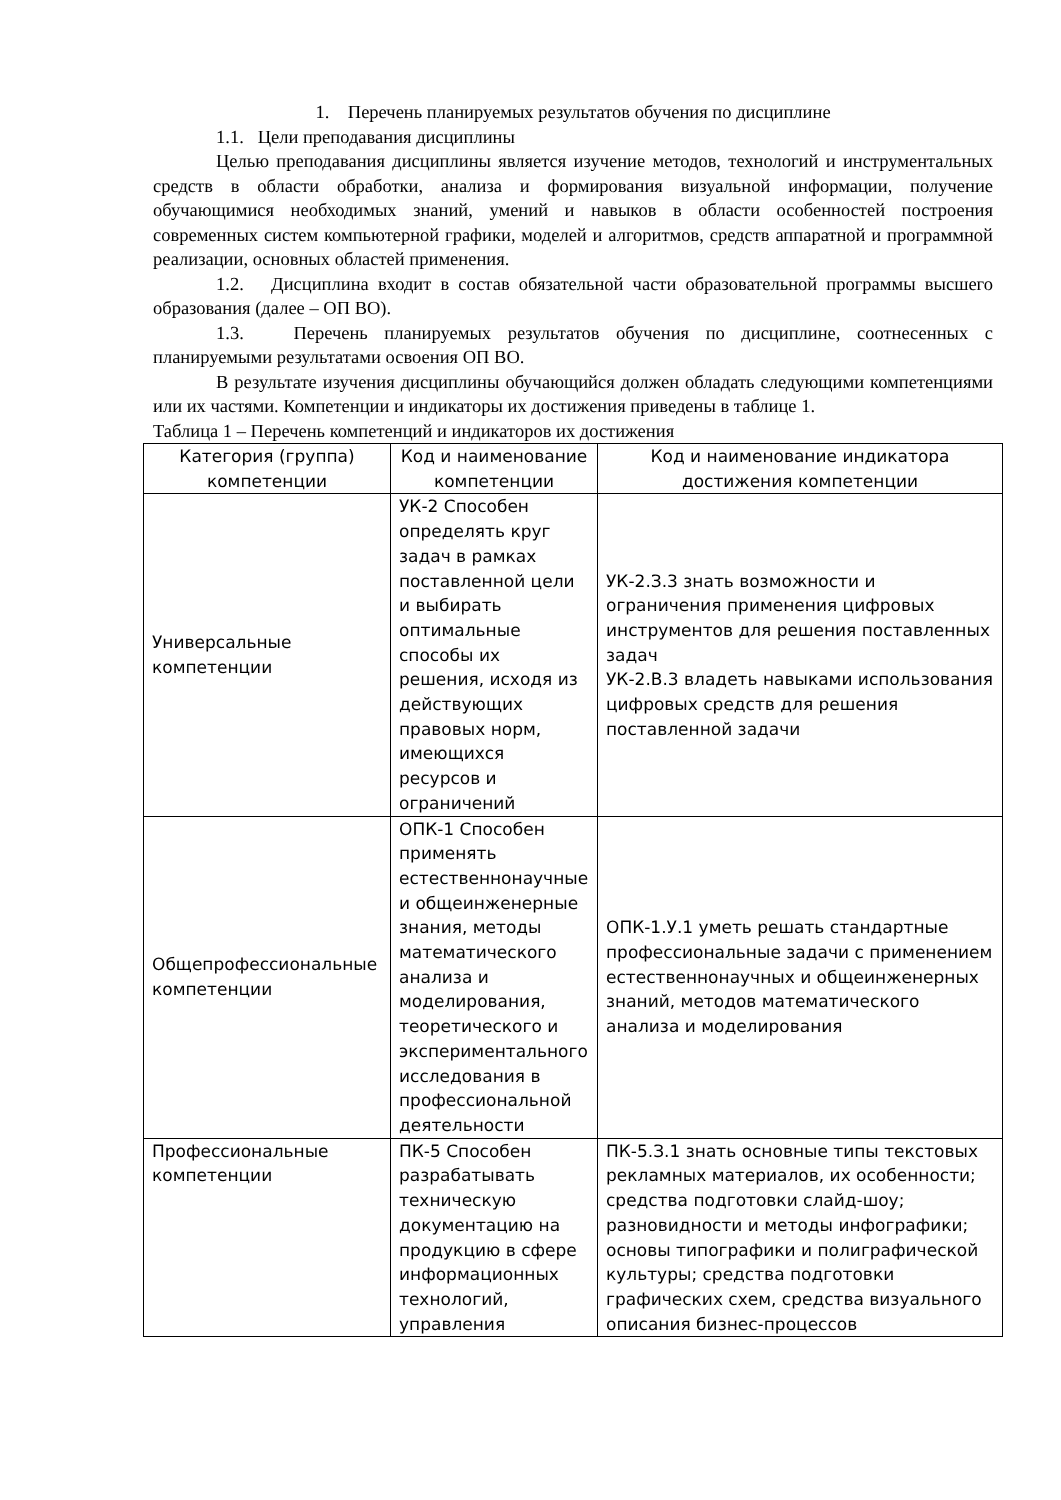1. Перечень планируемых результатов обучения по дисциплине
1.1. Цели преподавания дисциплины
Целью преподавания дисциплины является изучение методов, технологий и инструментальных средств в области обработки, анализа и формирования визуальной информации, получение обучающимися необходимых знаний, умений и навыков в области особенностей построения современных систем компьютерной графики, моделей и алгоритмов, средств аппаратной и программной реализации, основных областей применения.
1.2. Дисциплина входит в состав обязательной части образовательной программы высшего образования (далее – ОП ВО).
1.3. Перечень планируемых результатов обучения по дисциплине, соотнесенных с планируемыми результатами освоения ОП ВО.
В результате изучения дисциплины обучающийся должен обладать следующими компетенциями или их частями. Компетенции и индикаторы их достижения приведены в таблице 1.
Таблица 1 – Перечень компетенций и индикаторов их достижения
| Категория (группа) компетенции | Код и наименование компетенции | Код и наименование индикатора достижения компетенции |
| Универсальные компетенции | УК-2 Способен определять круг задач в рамках поставленной цели и выбирать оптимальные способы их решения, исходя из действующих правовых норм, имеющихся ресурсов и ограничений | УК-2.З.3 знать возможности и ограничения применения цифровых инструментов для решения поставленных задач УК-2.В.3 владеть навыками использования цифровых средств для решения поставленной задачи |
| Общепрофессиональные компетенции | ОПК-1 Способен применять естественнонаучные и общеинженерные знания, методы математического анализа и моделирования, теоретического и экспериментального исследования в профессиональной деятельности | ОПК-1.У.1 уметь решать стандартные профессиональные задачи с применением естественнонаучных и общеинженерных знаний, методов математического анализа и моделирования |
| Профессиональные компетенции | ПК-5 Способен разрабатывать техническую документацию на продукцию в сфере информационных технологий, управления | ПК-5.З.1 знать основные типы текстовых рекламных материалов, их особенности; средства подготовки слайд-шоу; разновидности и методы инфографики; основы типографики и полиграфической культуры; средства подготовки графических схем, средства визуального описания бизнес-процессов |